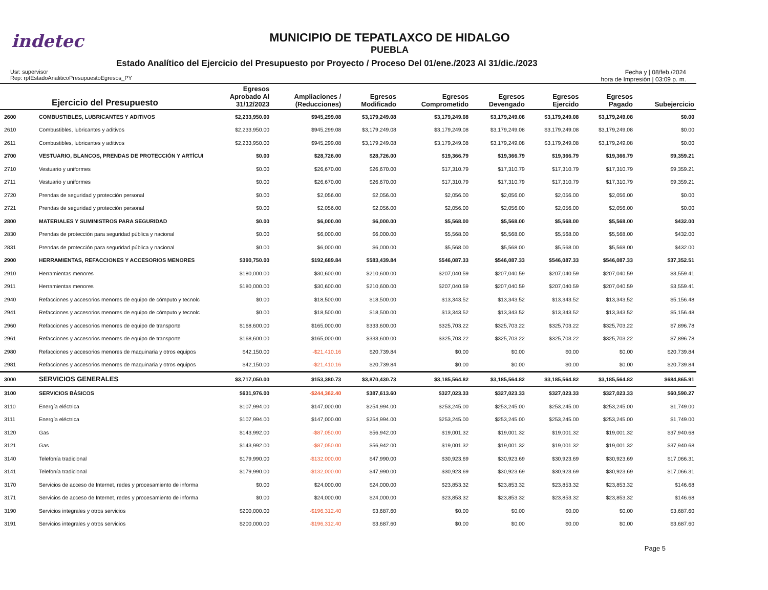indetec
MUNICIPIO DE TEPATLAXCO DE HIDALGO
PUEBLA
Estado Analítico del Ejercicio del Presupuesto por Proyecto / Proceso Del 01/ene./2023 Al 31/dic./2023
Usr: supervisor
Rep: rptEstadoAnaliticoPresupuestoEgresos_PY
Fecha y | 08/feb./2024
hora de Impresión | 03:09 p. m.
| Ejercicio del Presupuesto | | Egresos Aprobado Al 31/12/2023 | Ampliaciones / (Reducciones) | Egresos Modificado | Egresos Comprometido | Egresos Devengado | Egresos Ejercido | Egresos Pagado | Subejercicio |
| --- | --- | --- | --- | --- | --- | --- | --- | --- | --- |
| 2600 | COMBUSTIBLES, LUBRICANTES Y ADITIVOS | $2,233,950.00 | $945,299.08 | $3,179,249.08 | $3,179,249.08 | $3,179,249.08 | $3,179,249.08 | $3,179,249.08 | $0.00 |
| 2610 | Combustibles, lubricantes y aditivos | $2,233,950.00 | $945,299.08 | $3,179,249.08 | $3,179,249.08 | $3,179,249.08 | $3,179,249.08 | $3,179,249.08 | $0.00 |
| 2611 | Combustibles, lubricantes y aditivos | $2,233,950.00 | $945,299.08 | $3,179,249.08 | $3,179,249.08 | $3,179,249.08 | $3,179,249.08 | $3,179,249.08 | $0.00 |
| 2700 | VESTUARIO, BLANCOS, PRENDAS DE PROTECCIÓN Y ARTÍCUI | $0.00 | $28,726.00 | $28,726.00 | $19,366.79 | $19,366.79 | $19,366.79 | $19,366.79 | $9,359.21 |
| 2710 | Vestuario y uniformes | $0.00 | $26,670.00 | $26,670.00 | $17,310.79 | $17,310.79 | $17,310.79 | $17,310.79 | $9,359.21 |
| 2711 | Vestuario y uniformes | $0.00 | $26,670.00 | $26,670.00 | $17,310.79 | $17,310.79 | $17,310.79 | $17,310.79 | $9,359.21 |
| 2720 | Prendas de seguridad y protección personal | $0.00 | $2,056.00 | $2,056.00 | $2,056.00 | $2,056.00 | $2,056.00 | $2,056.00 | $0.00 |
| 2721 | Prendas de seguridad y protección personal | $0.00 | $2,056.00 | $2,056.00 | $2,056.00 | $2,056.00 | $2,056.00 | $2,056.00 | $0.00 |
| 2800 | MATERIALES Y SUMINISTROS PARA SEGURIDAD | $0.00 | $6,000.00 | $6,000.00 | $5,568.00 | $5,568.00 | $5,568.00 | $5,568.00 | $432.00 |
| 2830 | Prendas de protección para seguridad pública y nacional | $0.00 | $6,000.00 | $6,000.00 | $5,568.00 | $5,568.00 | $5,568.00 | $5,568.00 | $432.00 |
| 2831 | Prendas de protección para seguridad pública y nacional | $0.00 | $6,000.00 | $6,000.00 | $5,568.00 | $5,568.00 | $5,568.00 | $5,568.00 | $432.00 |
| 2900 | HERRAMIENTAS, REFACCIONES Y ACCESORIOS MENORES | $390,750.00 | $192,689.84 | $583,439.84 | $546,087.33 | $546,087.33 | $546,087.33 | $546,087.33 | $37,352.51 |
| 2910 | Herramientas menores | $180,000.00 | $30,600.00 | $210,600.00 | $207,040.59 | $207,040.59 | $207,040.59 | $207,040.59 | $3,559.41 |
| 2911 | Herramientas menores | $180,000.00 | $30,600.00 | $210,600.00 | $207,040.59 | $207,040.59 | $207,040.59 | $207,040.59 | $3,559.41 |
| 2940 | Refacciones y accesorios menores de equipo de cómputo y tecnolc | $0.00 | $18,500.00 | $18,500.00 | $13,343.52 | $13,343.52 | $13,343.52 | $13,343.52 | $5,156.48 |
| 2941 | Refacciones y accesorios menores de equipo de cómputo y tecnolc | $0.00 | $18,500.00 | $18,500.00 | $13,343.52 | $13,343.52 | $13,343.52 | $13,343.52 | $5,156.48 |
| 2960 | Refacciones y accesorios menores de equipo de transporte | $168,600.00 | $165,000.00 | $333,600.00 | $325,703.22 | $325,703.22 | $325,703.22 | $325,703.22 | $7,896.78 |
| 2961 | Refacciones y accesorios menores de equipo de transporte | $168,600.00 | $165,000.00 | $333,600.00 | $325,703.22 | $325,703.22 | $325,703.22 | $325,703.22 | $7,896.78 |
| 2980 | Refacciones y accesorios menores de maquinaria y otros equipos | $42,150.00 | -$21,410.16 | $20,739.84 | $0.00 | $0.00 | $0.00 | $0.00 | $20,739.84 |
| 2981 | Refacciones y accesorios menores de maquinaria y otros equipos | $42,150.00 | -$21,410.16 | $20,739.84 | $0.00 | $0.00 | $0.00 | $0.00 | $20,739.84 |
| 3000 | SERVICIOS GENERALES | $3,717,050.00 | $153,380.73 | $3,870,430.73 | $3,185,564.82 | $3,185,564.82 | $3,185,564.82 | $3,185,564.82 | $684,865.91 |
| 3100 | SERVICIOS BÁSICOS | $631,976.00 | -$244,362.40 | $387,613.60 | $327,023.33 | $327,023.33 | $327,023.33 | $327,023.33 | $60,590.27 |
| 3110 | Energía eléctrica | $107,994.00 | $147,000.00 | $254,994.00 | $253,245.00 | $253,245.00 | $253,245.00 | $253,245.00 | $1,749.00 |
| 3111 | Energía eléctrica | $107,994.00 | $147,000.00 | $254,994.00 | $253,245.00 | $253,245.00 | $253,245.00 | $253,245.00 | $1,749.00 |
| 3120 | Gas | $143,992.00 | -$87,050.00 | $56,942.00 | $19,001.32 | $19,001.32 | $19,001.32 | $19,001.32 | $37,940.68 |
| 3121 | Gas | $143,992.00 | -$87,050.00 | $56,942.00 | $19,001.32 | $19,001.32 | $19,001.32 | $19,001.32 | $37,940.68 |
| 3140 | Telefonía tradicional | $179,990.00 | -$132,000.00 | $47,990.00 | $30,923.69 | $30,923.69 | $30,923.69 | $30,923.69 | $17,066.31 |
| 3141 | Telefonía tradicional | $179,990.00 | -$132,000.00 | $47,990.00 | $30,923.69 | $30,923.69 | $30,923.69 | $30,923.69 | $17,066.31 |
| 3170 | Servicios de acceso de Internet, redes y procesamiento de informa | $0.00 | $24,000.00 | $24,000.00 | $23,853.32 | $23,853.32 | $23,853.32 | $23,853.32 | $146.68 |
| 3171 | Servicios de acceso de Internet, redes y procesamiento de informa | $0.00 | $24,000.00 | $24,000.00 | $23,853.32 | $23,853.32 | $23,853.32 | $23,853.32 | $146.68 |
| 3190 | Servicios integrales y otros servicios | $200,000.00 | -$196,312.40 | $3,687.60 | $0.00 | $0.00 | $0.00 | $0.00 | $3,687.60 |
| 3191 | Servicios integrales y otros servicios | $200,000.00 | -$196,312.40 | $3,687.60 | $0.00 | $0.00 | $0.00 | $0.00 | $3,687.60 |
Page 5